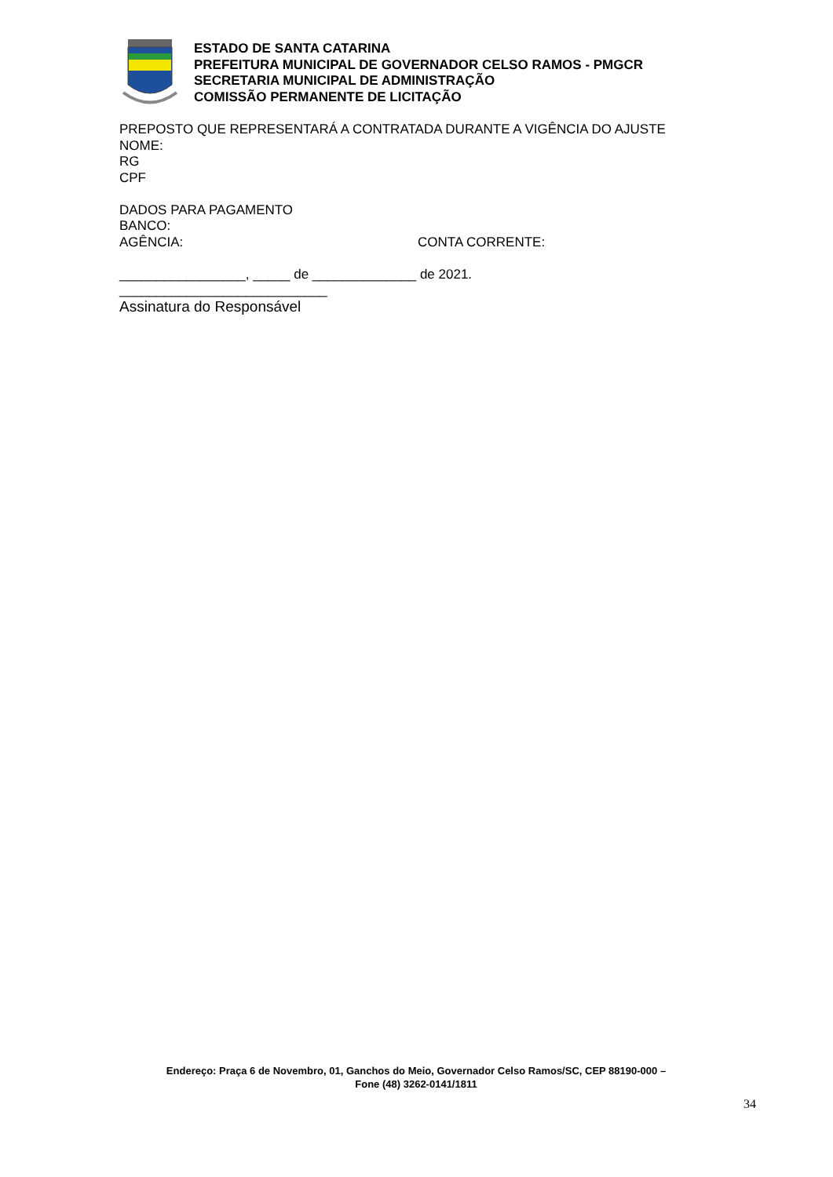ESTADO DE SANTA CATARINA
PREFEITURA MUNICIPAL DE GOVERNADOR CELSO RAMOS - PMGCR
SECRETARIA MUNICIPAL DE ADMINISTRAÇÃO
COMISSÃO PERMANENTE DE LICITAÇÃO
PREPOSTO QUE REPRESENTARÁ A CONTRATADA DURANTE A VIGÊNCIA DO AJUSTE
NOME:
RG
CPF
DADOS PARA PAGAMENTO
BANCO:
AGÊNCIA: CONTA CORRENTE:
_________________, _____ de ______________ de 2021.
____________________________
Assinatura do Responsável
Endereço: Praça 6 de Novembro, 01, Ganchos do Meio, Governador Celso Ramos/SC, CEP 88190-000 –
Fone (48) 3262-0141/1811
34